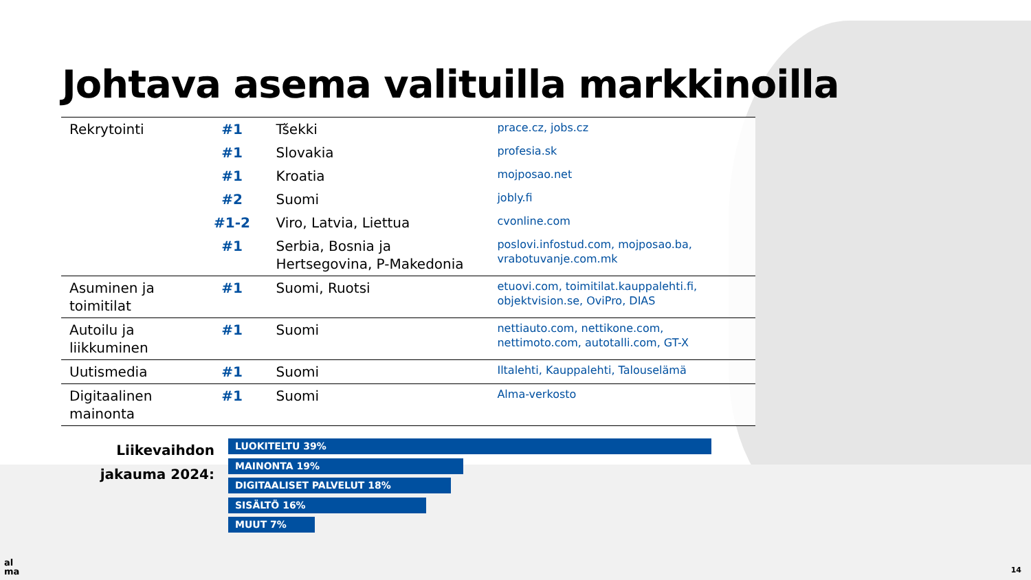Johtava asema valituilla markkinoilla
| Rekrytointi | #1 | Tšekki | prace.cz, jobs.cz |
| | #1 | Slovakia | profesia.sk |
| | #1 | Kroatia | mojposao.net |
| | #2 | Suomi | jobly.fi |
| | #1-2 | Viro, Latvia, Liettua | cvonline.com |
| | #1 | Serbia, Bosnia ja Hertsegovina, P-Makedonia | poslovi.infostud.com, mojposao.ba, vrabotuvanje.com.mk |
| Asuminen ja toimitilat | #1 | Suomi, Ruotsi | etuovi.com, toimitilat.kauppalehti.fi, objektvision.se, OviPro, DIAS |
| Autoilu ja liikkuminen | #1 | Suomi | nettiauto.com, nettikone.com, nettimoto.com, autotalli.com, GT-X |
| Uutismedia | #1 | Suomi | Iltalehti, Kauppalehti, Talouselämä |
| Digitaalinen mainonta | #1 | Suomi | Alma-verkosto |
Liikevaihdon jakauma 2024:
LUOKITELTU 39%
MAINONTA 19%
DIGITAALISET PALVELUT 18%
SISÄLTÖ 16%
MUUT 7%
al
ma
14